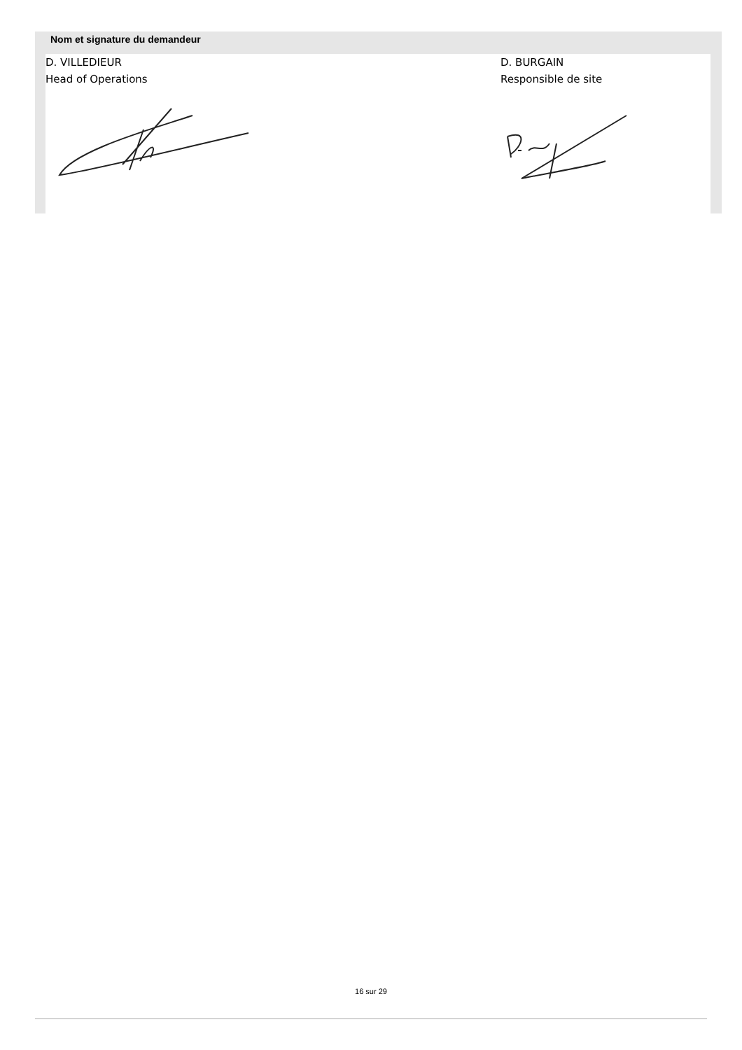Nom et signature du demandeur
D. VILLEDIEUR
Head of Operations
D. BURGAIN
Responsible de site
16 sur 29